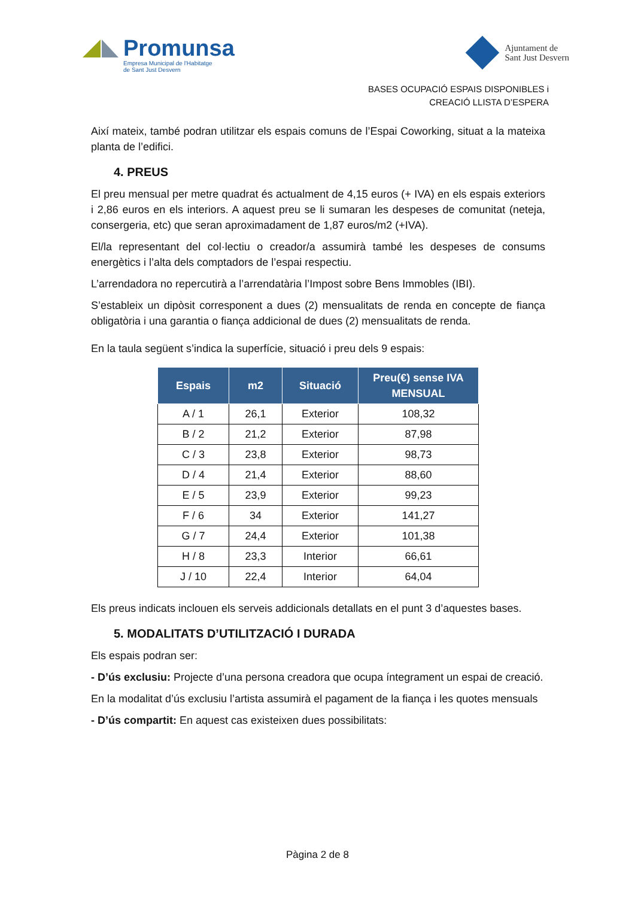Promunsa
Empresa Municipal de l'Habitatge
de Sant Just Desvern
Ajuntament de
Sant Just Desvern
BASES OCUPACIÓ ESPAIS DISPONIBLES i
CREACIÓ LLISTA D’ESPERA
Així mateix, també podran utilitzar els espais comuns de l’Espai Coworking, situat a la mateixa planta de l’edifici.
4. PREUS
El preu mensual per metre quadrat és actualment de 4,15 euros (+ IVA) en els espais exteriors i 2,86 euros en els interiors. A aquest preu se li sumaran les despeses de comunitat (neteja, consergeria, etc) que seran aproximadament de 1,87 euros/m2 (+IVA).
El/la representant del col·lectiu o creador/a assumirà també les despeses de consums energètics i l’alta dels comptadors de l’espai respectiu.
L’arrendadora no repercutirà a l’arrendatària l’Impost sobre Bens Immobles (IBI).
S’estableix un dipòsit corresponent a dues (2) mensualitats de renda en concepte de fiança obligatòria i una garantia o fiança addicional de dues (2) mensualitats de renda.
En la taula següent s’indica la superfície, situació i preu dels 9 espais:
| Espais | m2 | Situació | Preu(€) sense IVA MENSUAL |
| --- | --- | --- | --- |
| A / 1 | 26,1 | Exterior | 108,32 |
| B / 2 | 21,2 | Exterior | 87,98 |
| C / 3 | 23,8 | Exterior | 98,73 |
| D / 4 | 21,4 | Exterior | 88,60 |
| E / 5 | 23,9 | Exterior | 99,23 |
| F / 6 | 34 | Exterior | 141,27 |
| G / 7 | 24,4 | Exterior | 101,38 |
| H / 8 | 23,3 | Interior | 66,61 |
| J / 10 | 22,4 | Interior | 64,04 |
Els preus indicats inclouen els serveis addicionals detallats en el punt 3 d’aquestes bases.
5. MODALITATS D’UTILITZACIÓ I DURADA
Els espais podran ser:
- D’ús exclusiu: Projecte d’una persona creadora que ocupa íntegrament un espai de creació.
En la modalitat d’ús exclusiu l’artista assumirà el pagament de la fiança i les quotes mensuals
- D’ús compartit: En aquest cas existeixen dues possibilitats:
Pàgina 2 de 8